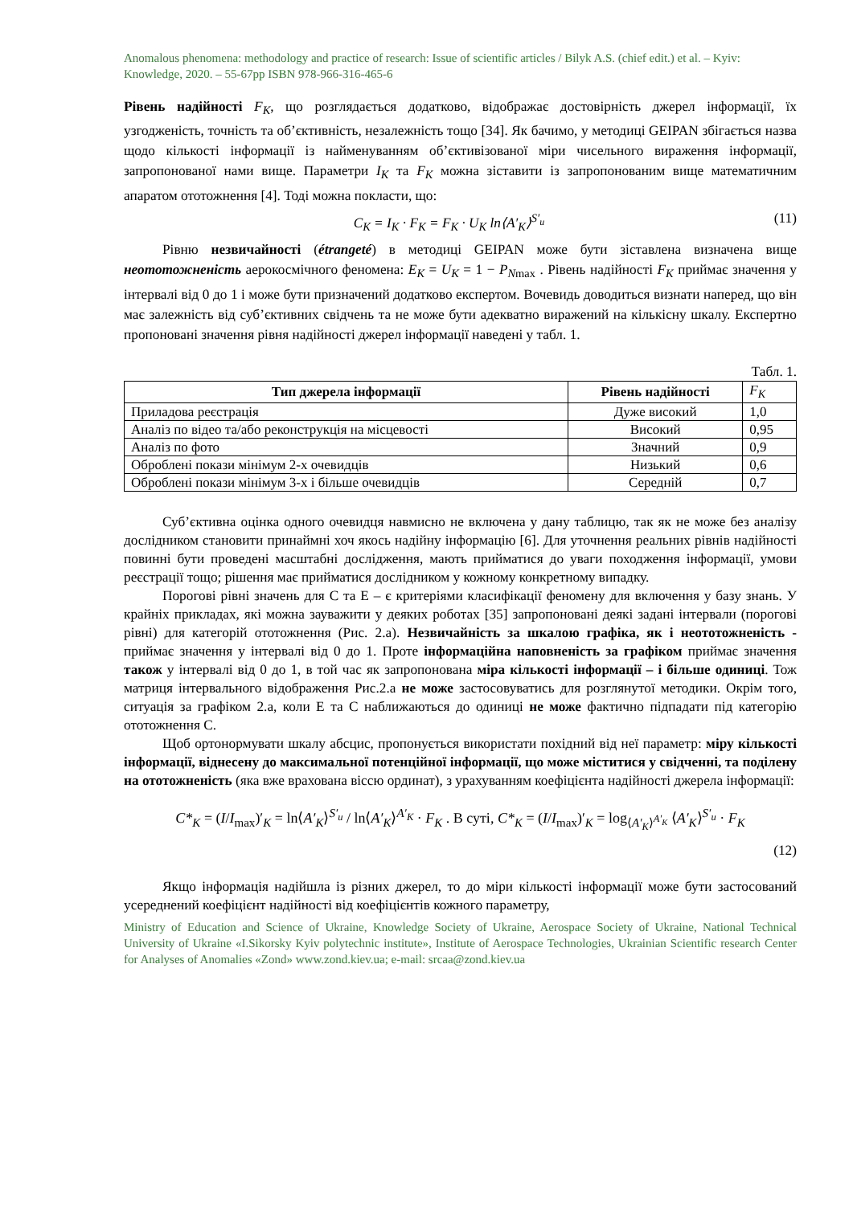Anomalous phenomena: methodology and practice of research: Issue of scientific articles / Bilyk A.S. (chief edit.) et al. – Kyiv: Knowledge, 2020. – 55-67pp ISBN 978-966-316-465-6
Рівень надійності F<sub>K</sub>, що розглядається додатково, відображає достовірність джерел інформації, їх узгодженість, точність та об’єктивність, незалежність тощо [34]. Як бачимо, у методиці GEIPAN збігається назва щодо кількості інформації із найменуванням об’єктивізованої міри чисельного вираження інформації, запропонованої нами вище. Параметри I<sub>K</sub> та F<sub>K</sub> можна зіставити із запропонованим вище математичним апаратом ототожнення [4]. Тоді можна покласти, що:
C<sub>K</sub> = I<sub>K</sub> · F<sub>K</sub> = F<sub>K</sub> · U<sub>K</sub> ln⟨A′<sub>K</sub>⟩<sup>S′<sub>u</sub></sup> (11)
Рівню незвичайності (étrangeté) в методиці GEIPAN може бути зіставлена визначена вище неототожненість аерокосмічного феномена: E<sub>K</sub> = U<sub>K</sub> = 1 − P<sub>N</sub><sub>max</sub> . Рівень надійності F<sub>K</sub> приймає значення у інтервалі від 0 до 1 і може бути призначений додатково експертом. Вочевидь доводиться визнати наперед, що він має залежність від суб’єктивних свідчень та не може бути адекватно виражений на кількісну шкалу. Експертно пропоновані значення рівня надійності джерел інформації наведені у табл. 1.
Табл. 1.
| Тип джерела інформації | Рівень надійності | F<sub>K</sub> |
| --- | --- | --- |
| Приладова реєстрація | Дуже високий | 1,0 |
| Аналіз по відео та/або реконструкція на місцевості | Високий | 0,95 |
| Аналіз по фото | Значний | 0,9 |
| Оброблені покази мінімум 2-х очевидців | Низький | 0,6 |
| Оброблені покази мінімум 3-х і більше очевидців | Середній | 0,7 |
Суб’єктивна оцінка одного очевидця навмисно не включена у дану таблицю, так як не може без аналізу дослідником становити принаймні хоч якось надійну інформацію [6]. Для уточнення реальних рівнів надійності повинні бути проведені масштабні дослідження, мають прийматися до уваги походження інформації, умови реєстрації тощо; рішення має прийматися дослідником у кожному конкретному випадку.
Порогові рівні значень для С та Е – є критеріями класифікації феномену для включення у базу знань. У крайніх прикладах, які можна зауважити у деяких роботах [35] запропоновані деякі задані інтервали (порогові рівні) для категорій ототожнення (Рис. 2.а). Незвичайність за шкалою графіка, як і неототожненість - приймає значення у інтервалі від 0 до 1. Проте інформаційна наповненість за графіком приймає значення також у інтервалі від 0 до 1, в той час як запропонована міра кількості інформації – і більше одиниці. Тож матриця інтервального відображення Рис.2.а не може застосовуватись для розглянутої методики. Окрім того, ситуація за графіком 2.а, коли Е та С наближаються до одиниці не може фактично підпадати під категорію ототожнення С.
Щоб ортонормувати шкалу абсцис, пропонується використати похідний від неї параметр: міру кількості інформації, віднесену до максимальної потенційної інформації, що може міститися у свідченні, та поділену на ототожненість (яка вже врахована віссю ординат), з урахуванням коефіцієнта надійності джерела інформації:
C*<sub>K</sub> = (I/I<sub>max</sub>)′<sub>K</sub> = ln⟨A′<sub>K</sub>⟩<sup>S′<sub>u</sub></sup> / ln⟨A′<sub>K</sub>⟩<sup>A′<sub>K</sub></sup> · F<sub>K</sub> . В суті, C*<sub>K</sub> = (I/I<sub>max</sub>)′<sub>K</sub> = log<sub>⟨A′<sub>K</sub>⟩<sup>A′<sub>K</sub></sup></sub> ⟨A′<sub>K</sub>⟩<sup>S′<sub>u</sub></sup> · F<sub>K</sub>
(12)
Якщо інформація надійшла із різних джерел, то до міри кількості інформації може бути застосований усереднений коефіцієнт надійності від коефіцієнтів кожного параметру,
Ministry of Education and Science of Ukraine, Knowledge Society of Ukraine, Aerospace Society of Ukraine, National Technical University of Ukraine «I.Sikorsky Kyiv polytechnic institute», Institute of Aerospace Technologies, Ukrainian Scientific research Center for Analyses of Anomalies «Zond» www.zond.kiev.ua; e-mail: srcaa@zond.kiev.ua